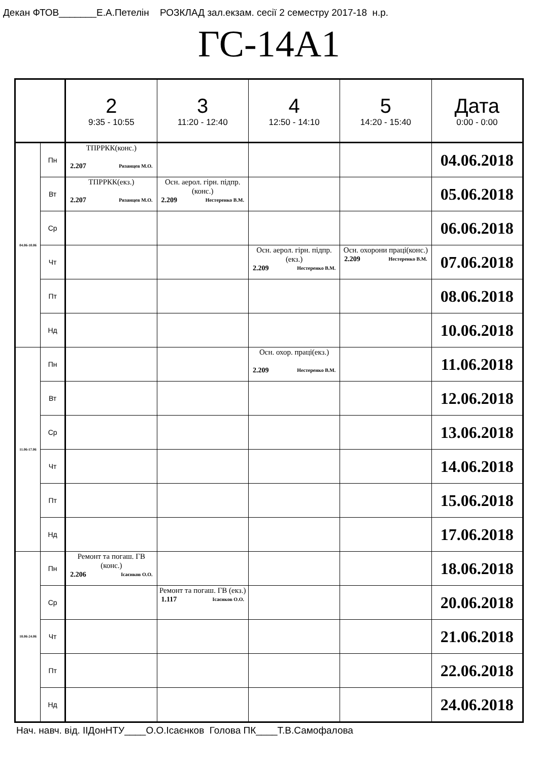Декан ФТОВ_______Е.А.Петелін РОЗКЛАД зал.екзам. сесії 2 семестру 2017-18 н.р.
ГС-14А1
| | | 2 9:35 - 10:55 | 3 11:20 - 12:40 | 4 12:50 - 14:10 | 5 14:20 - 15:40 | Дата 0:00 - 0:00 |
| --- | --- | --- | --- | --- | --- | --- |
| 04.06-10.06 | Пн | ТПРРКК(конс.) 2.207 Рязанцев М.О. | | | | 04.06.2018 |
| | Вт | ТПРРКК(екз.) 2.207 Рязанцев М.О. | Осн. аерол. гірн. підпр.(конс.) 2.209 Нестеренко В.М. | | | 05.06.2018 |
| | Ср | | | | | 06.06.2018 |
| | Чт | | | Осн. аерол. гірн. підпр.(екз.) 2.209 Нестеренко В.М. | Осн. охорони праці(конс.) 2.209 Нестеренко В.М. | 07.06.2018 |
| | Пт | | | | | 08.06.2018 |
| | Нд | | | | | 10.06.2018 |
| 11.06-17.06 | Пн | | | Осн. охор. праці(екз.) 2.209 Нестеренко В.М. | | 11.06.2018 |
| | Вт | | | | | 12.06.2018 |
| | Ср | | | | | 13.06.2018 |
| | Чт | | | | | 14.06.2018 |
| | Пт | | | | | 15.06.2018 |
| | Нд | | | | | 17.06.2018 |
| 18.06-24.06 | Пн | Ремонт та погаш. ГВ (конс.) 2.206 Ісаєнков О.О. | | | | 18.06.2018 |
| | Ср | | Ремонт та погаш. ГВ (екз.) 1.117 Ісаєнков О.О. | | | 20.06.2018 |
| | Чт | | | | | 21.06.2018 |
| | Пт | | | | | 22.06.2018 |
| | Нд | | | | | 24.06.2018 |
Нач. навч. від. ІІДонНТУ____О.О.Ісаєнков Голова ПК____Т.В.Самофалова